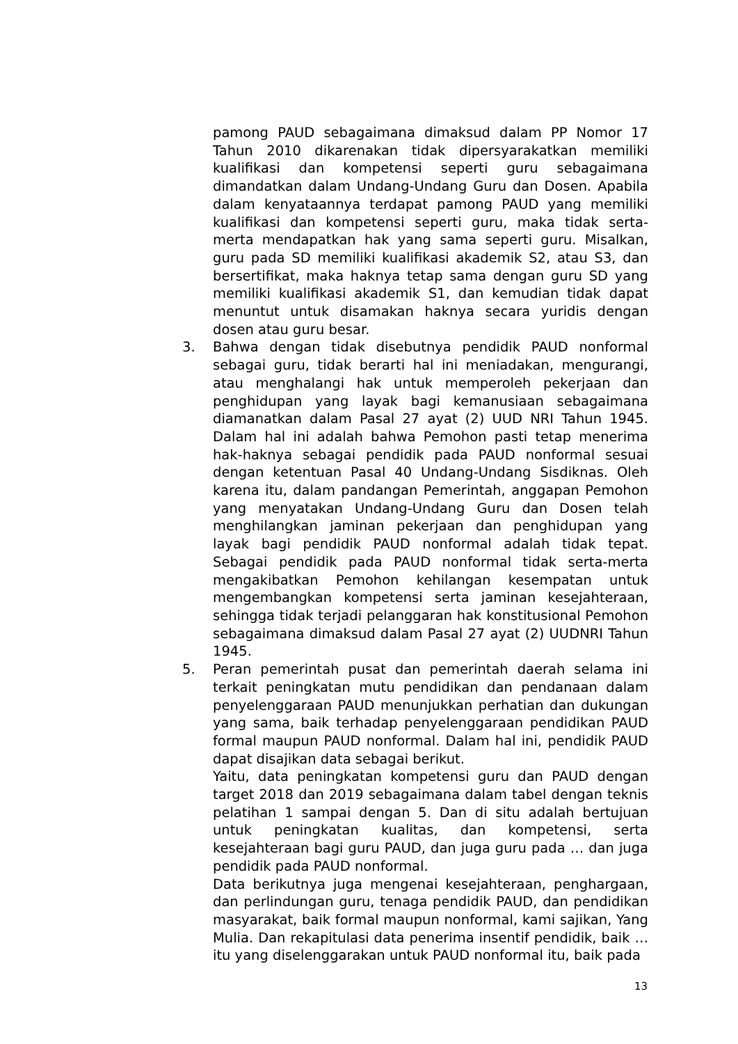pamong PAUD sebagaimana dimaksud dalam PP Nomor 17 Tahun 2010 dikarenakan tidak dipersyarakatkan memiliki kualifikasi dan kompetensi seperti guru sebagaimana dimandatkan dalam Undang-Undang Guru dan Dosen. Apabila dalam kenyataannya terdapat pamong PAUD yang memiliki kualifikasi dan kompetensi seperti guru, maka tidak serta-merta mendapatkan hak yang sama seperti guru. Misalkan, guru pada SD memiliki kualifikasi akademik S2, atau S3, dan bersertifikat, maka haknya tetap sama dengan guru SD yang memiliki kualifikasi akademik S1, dan kemudian tidak dapat menuntut untuk disamakan haknya secara yuridis dengan dosen atau guru besar.
3. Bahwa dengan tidak disebutnya pendidik PAUD nonformal sebagai guru, tidak berarti hal ini meniadakan, mengurangi, atau menghalangi hak untuk memperoleh pekerjaan dan penghidupan yang layak bagi kemanusiaan sebagaimana diamanatkan dalam Pasal 27 ayat (2) UUD NRI Tahun 1945. Dalam hal ini adalah bahwa Pemohon pasti tetap menerima hak-haknya sebagai pendidik pada PAUD nonformal sesuai dengan ketentuan Pasal 40 Undang-Undang Sisdiknas. Oleh karena itu, dalam pandangan Pemerintah, anggapan Pemohon yang menyatakan Undang-Undang Guru dan Dosen telah menghilangkan jaminan pekerjaan dan penghidupan yang layak bagi pendidik PAUD nonformal adalah tidak tepat. Sebagai pendidik pada PAUD nonformal tidak serta-merta mengakibatkan Pemohon kehilangan kesempatan untuk mengembangkan kompetensi serta jaminan kesejahteraan, sehingga tidak terjadi pelanggaran hak konstitusional Pemohon sebagaimana dimaksud dalam Pasal 27 ayat (2) UUDNRI Tahun 1945.
5. Peran pemerintah pusat dan pemerintah daerah selama ini terkait peningkatan mutu pendidikan dan pendanaan dalam penyelenggaraan PAUD menunjukkan perhatian dan dukungan yang sama, baik terhadap penyelenggaraan pendidikan PAUD formal maupun PAUD nonformal. Dalam hal ini, pendidik PAUD dapat disajikan data sebagai berikut.
Yaitu, data peningkatan kompetensi guru dan PAUD dengan target 2018 dan 2019 sebagaimana dalam tabel dengan teknis pelatihan 1 sampai dengan 5. Dan di situ adalah bertujuan untuk peningkatan kualitas, dan kompetensi, serta kesejahteraan bagi guru PAUD, dan juga guru pada … dan juga pendidik pada PAUD nonformal.
Data berikutnya juga mengenai kesejahteraan, penghargaan, dan perlindungan guru, tenaga pendidik PAUD, dan pendidikan masyarakat, baik formal maupun nonformal, kami sajikan, Yang Mulia. Dan rekapitulasi data penerima insentif pendidik, baik … itu yang diselenggarakan untuk PAUD nonformal itu, baik pada
13